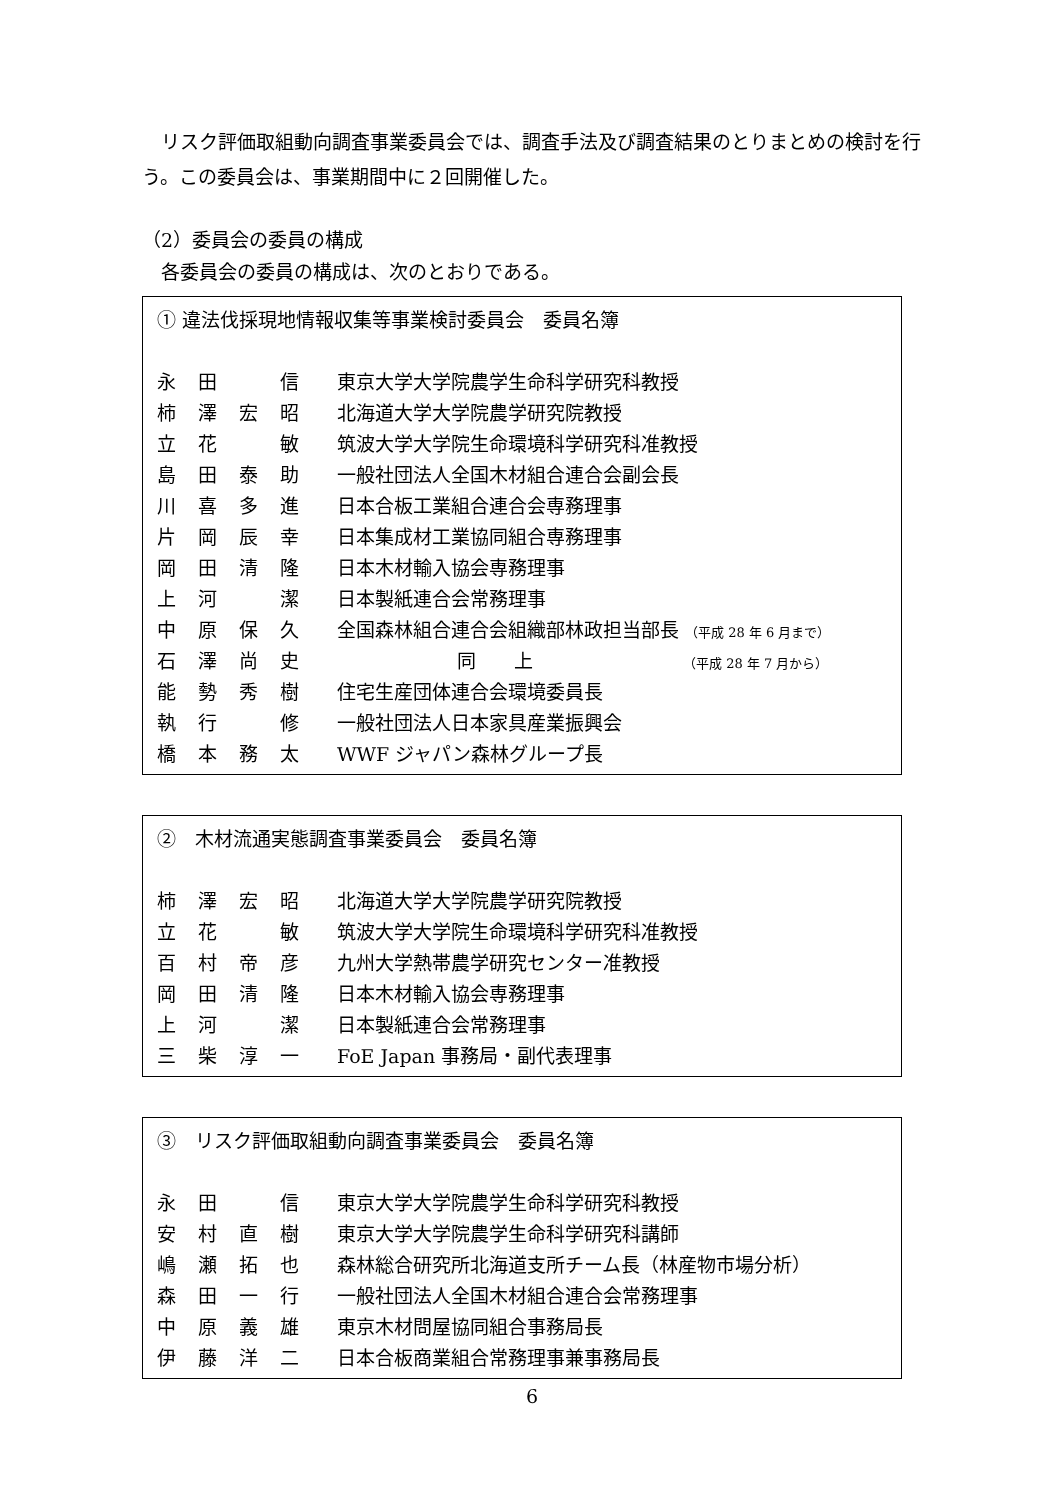リスク評価取組動向調査事業委員会では、調査手法及び調査結果のとりまとめの検討を行う。この委員会は、事業期間中に２回開催した。
（2）委員会の委員の構成
　各委員会の委員の構成は、次のとおりである。
① 違法伐採現地情報収集等事業検討委員会　委員名簿
| 永 | 田 | | 信 | 東京大学大学院農学生命科学研究科教授 |
| 柿 | 澤 | 宏 | 昭 | 北海道大学大学院農学研究院教授 |
| 立 | 花 | | 敏 | 筑波大学大学院生命環境科学研究科准教授 |
| 島 | 田 | 泰 | 助 | 一般社団法人全国木材組合連合会副会長 |
| 川 | 喜 | 多 | 進 | 日本合板工業組合連合会専務理事 |
| 片 | 岡 | 辰 | 幸 | 日本集成材工業協同組合専務理事 |
| 岡 | 田 | 清 | 隆 | 日本木材輸入協会専務理事 |
| 上 | 河 | | 潔 | 日本製紙連合会常務理事 |
| 中 | 原 | 保 | 久 | 全国森林組合連合会組織部林政担当部長 （平成 28 年 6 月まで） |
| 石 | 澤 | 尚 | 史 | 同 上 （平成 28 年 7 月から） |
| 能 | 勢 | 秀 | 樹 | 住宅生産団体連合会環境委員長 |
| 執 | 行 | | 修 | 一般社団法人日本家具産業振興会 |
| 橋 | 本 | 務 | 太 | WWF ジャパン森林グループ長 |
②　木材流通実態調査事業委員会　委員名簿
| 柿 | 澤 | 宏 | 昭 | 北海道大学大学院農学研究院教授 |
| 立 | 花 | | 敏 | 筑波大学大学院生命環境科学研究科准教授 |
| 百 | 村 | 帝 | 彦 | 九州大学熱帯農学研究センター准教授 |
| 岡 | 田 | 清 | 隆 | 日本木材輸入協会専務理事 |
| 上 | 河 | | 潔 | 日本製紙連合会常務理事 |
| 三 | 柴 | 淳 | 一 | FoE Japan 事務局・副代表理事 |
③　リスク評価取組動向調査事業委員会　委員名簿
| 永 | 田 | | 信 | 東京大学大学院農学生命科学研究科教授 |
| 安 | 村 | 直 | 樹 | 東京大学大学院農学生命科学研究科講師 |
| 嶋 | 瀬 | 拓 | 也 | 森林総合研究所北海道支所チーム長（林産物市場分析） |
| 森 | 田 | 一 | 行 | 一般社団法人全国木材組合連合会常務理事 |
| 中 | 原 | 義 | 雄 | 東京木材問屋協同組合事務局長 |
| 伊 | 藤 | 洋 | 二 | 日本合板商業組合常務理事兼事務局長 |
6